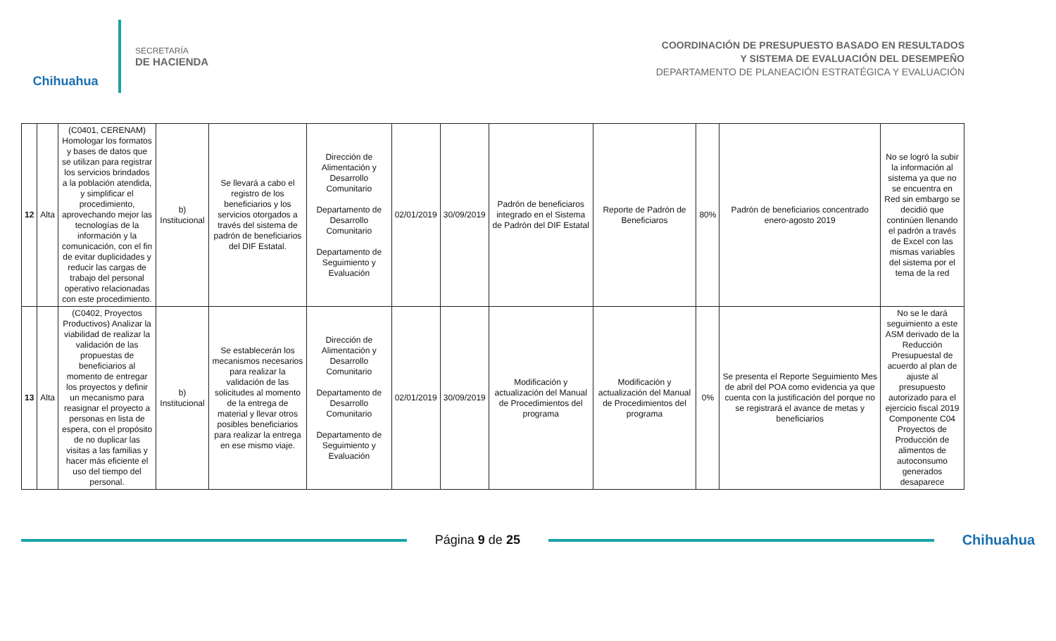Chihuahua
SECRETARÍA
DE HACIENDA
COORDINACIÓN DE PRESUPUESTO BASADO EN RESULTADOS
Y SISTEMA DE EVALUACIÓN DEL DESEMPEÑO
DEPARTAMENTO DE PLANEACIÓN ESTRATÉGICA Y EVALUACIÓN
| 12 | Alta | (C0401, CERENAM) Homologar los formatos y bases de datos que se utilizan para registrar los servicios brindados a la población atendida, y simplificar el procedimiento, aprovechando mejor las tecnologías de la información y la comunicación, con el fin de evitar duplicidades y reducir las cargas de trabajo del personal operativo relacionadas con este procedimiento. | b) Institucional | Se llevará a cabo el registro de los beneficiarios y los servicios otorgados a través del sistema de padrón de beneficiarios del DIF Estatal. | Dirección de Alimentación y Desarrollo Comunitario Departamento de Desarrollo Comunitario Departamento de Seguimiento y Evaluación | 02/01/2019 | 30/09/2019 | Padrón de beneficiaros integrado en el Sistema de Padrón del DIF Estatal | Reporte de Padrón de Beneficiaros | 80% | Padrón de beneficiarios concentrado enero-agosto 2019 | No se logró la subir la información al sistema ya que no se encuentra en Red sin embargo se decidió que continúen llenando el padrón a través de Excel con las mismas variables del sistema por el tema de la red |
| 13 | Alta | (C0402, Proyectos Productivos) Analizar la viabilidad de realizar la validación de las propuestas de beneficiarios al momento de entregar los proyectos y definir un mecanismo para reasignar el proyecto a personas en lista de espera, con el propósito de no duplicar las visitas a las familias y hacer más eficiente el uso del tiempo del personal. | b) Institucional | Se establecerán los mecanismos necesarios para realizar la validación de las solicitudes al momento de la entrega de material y llevar otros posibles beneficiarios para realizar la entrega en ese mismo viaje. | Dirección de Alimentación y Desarrollo Comunitario Departamento de Desarrollo Comunitario Departamento de Seguimiento y Evaluación | 02/01/2019 | 30/09/2019 | Modificación y actualización del Manual de Procedimientos del programa | Modificación y actualización del Manual de Procedimientos del programa | 0% | Se presenta el Reporte Seguimiento Mes de abril del POA como evidencia ya que cuenta con la justificación del porque no se registrará el avance de metas y beneficiarios | No se le dará seguimiento a este ASM derivado de la Reducción Presupuestal de acuerdo al plan de ajuste al presupuesto autorizado para el ejercicio fiscal 2019 Componente C04 Proyectos de Producción de alimentos de autoconsumo generados desaparece |
Página 9 de 25 Chihuahua